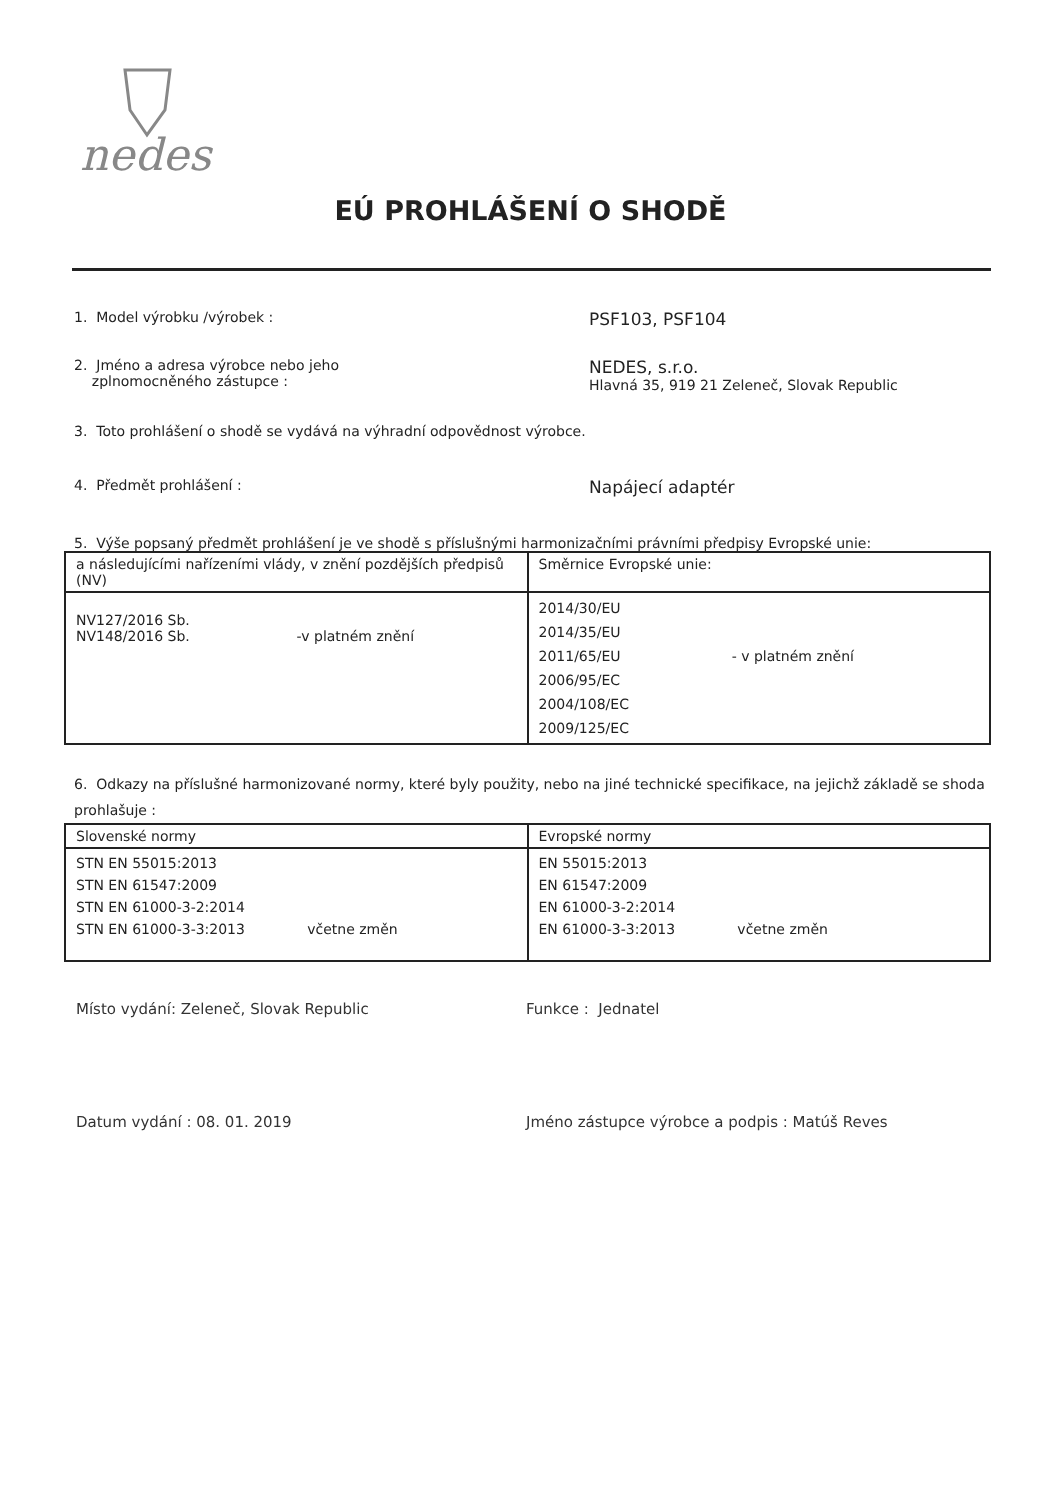nedes
EÚ PROHLÁŠENÍ O SHODĚ
1. Model výrobku /výrobek :
PSF103, PSF104
2. Jméno a adresa výrobce nebo jeho
zplnomocněného zástupce :
NEDES, s.r.o.
Hlavná 35, 919 21 Zeleneč, Slovak Republic
3. Toto prohlášení o shodě se vydává na výhradní odpovědnost výrobce.
4. Předmět prohlášení :
Napájecí adaptér
5. Výše popsaný předmět prohlášení je ve shodě s příslušnými harmonizačními právními předpisy Evropské unie:
| a následujícími nařízeními vlády, v znění pozdějších předpisů (NV) | Směrnice Evropské unie: |
| NV127/2016 Sb. NV148/2016 Sb. -v platném znění | 2014/30/EU 2014/35/EU 2011/65/EU - v platném znění 2006/95/EC 2004/108/EC 2009/125/EC |
6. Odkazy na příslušné harmonizované normy, které byly použity, nebo na jiné technické specifikace, na jejichž základě se shoda prohlašuje :
| Slovenské normy | Evropské normy |
| STN EN 55015:2013 STN EN 61547:2009 STN EN 61000-3-2:2014 STN EN 61000-3-3:2013 včetne změn | EN 55015:2013 EN 61547:2009 EN 61000-3-2:2014 EN 61000-3-3:2013 včetne změn |
Místo vydání: Zeleneč, Slovak Republic Funkce : Jednatel
Datum vydání : 08. 01. 2019 Jméno zástupce výrobce a podpis : Matúš Reves